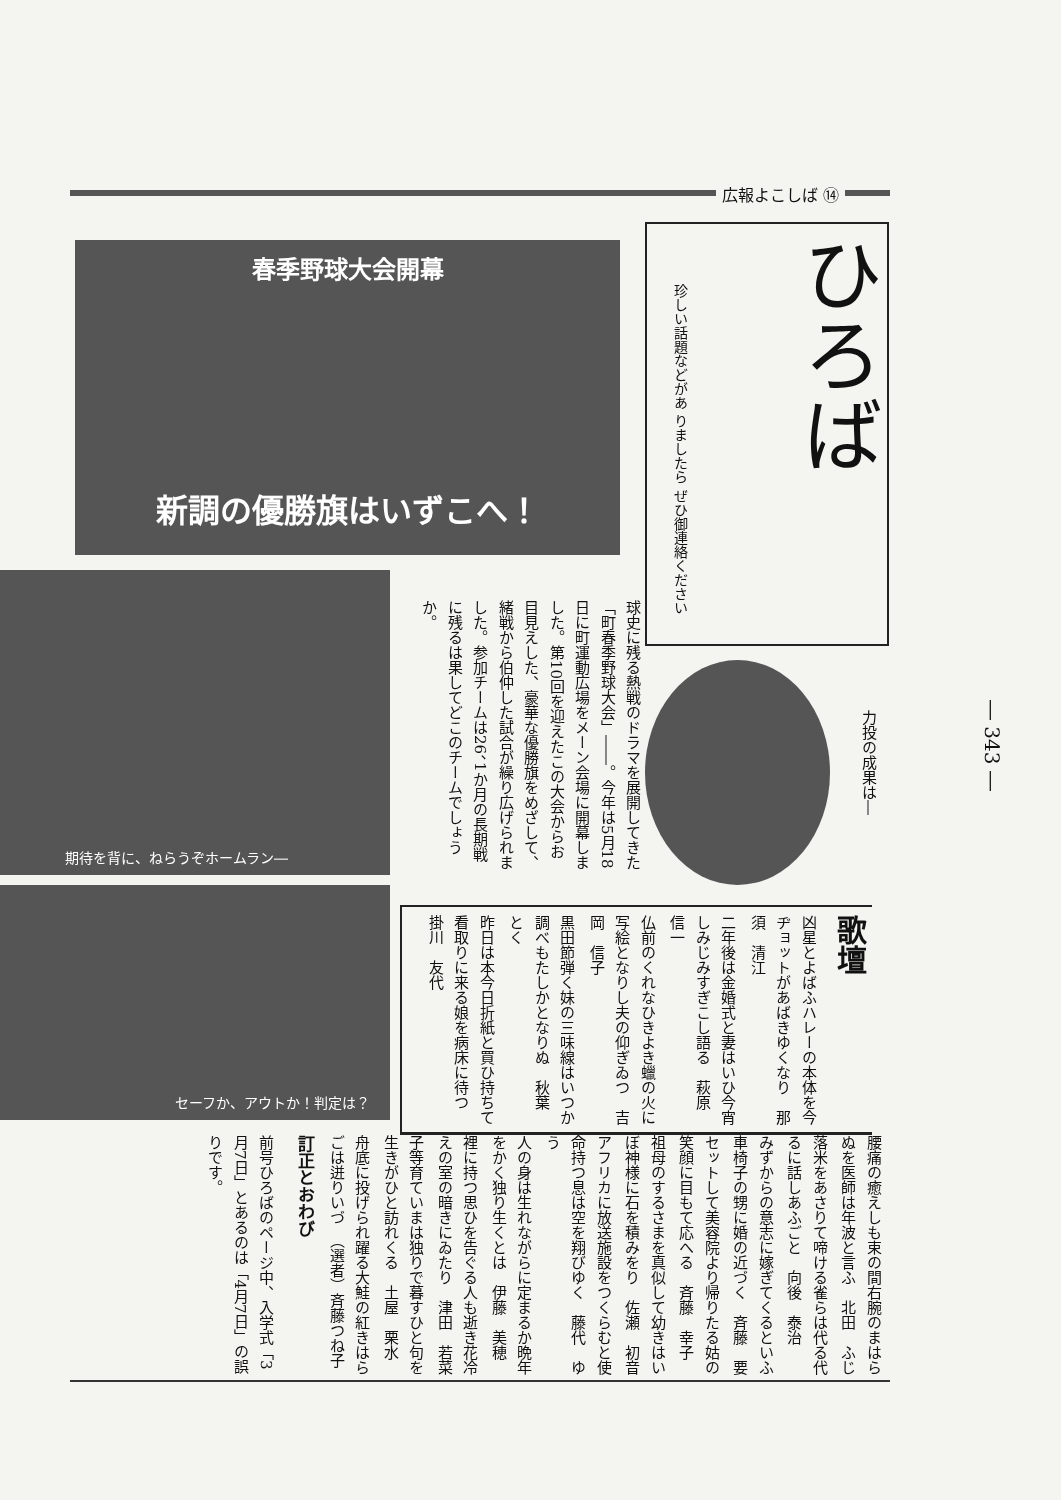広報よこしば ⑭
春季野球大会開幕
新調の優勝旗はいずこへ！
ひろば
珍しい話題などがあ りましたら ぜひ御連絡ください
期待を背に、ねらうぞホームラン―
球史に残る熱戦のドラマを展開してきた「町春季野球大会」――。今年は5月18日に町運動広場をメーン会場に開幕しました。第10回を迎えたこの大会からお目見えした、豪華な優勝旗をめざして、緒戦から伯仲した試合が繰り広げられました。参加チームは26、1か月の長期戦に残るは果してどこのチームでしょうか。
力投の成果は―
― 343 ―
セーフか、アウトか！判定は？
歌壇
凶星とよばふハレーの本体を今ヂョットがあばきゆくなり　那須　清江
二年後は金婚式と妻はいひ今宵しみじみすぎこし語る　萩原　信一
仏前のくれなひきよき蠟の火に写絵となりし夫の仰ぎゐつ　吉岡　信子
黒田節弾く妹の三味線はいつか調べもたしかとなりぬ　秋葉　とく
昨日は本今日折紙と買ひ持ちて看取りに来る娘を病床に待つ　掛川　友代
腰痛の癒えしも束の間右腕のまはらぬを医師は年波と言ふ　北田　ふじ
落米をあさりて啼ける雀らは代る代るに話しあふごと　向後　泰治
みずからの意志に嫁ぎてくるといふ車椅子の甥に婚の近づく　斉藤　要
セットして美容院より帰りたる姑の笑顔に目もて応へる　斉藤　幸子
祖母のするさまを真似して幼きはいぼ神様に石を積みをり　佐瀬　初音
アフリカに放送施設をつくらむと使命持つ息は空を翔びゆく　藤代　ゆう
人の身は生れながらに定まるか晩年をかく独り生くとは　伊藤　美穂
裡に持つ思ひを告ぐる人も逝き花冷えの室の暗きにゐたり　津田　若菜
子等育ていまは独りで暮すひと句を生きがひと訪れくる　土屋　栗水
舟底に投げられ躍る大鮭の紅きはらごは迸りいづ　（選者）斉藤つね子
訂正とおわび
前号ひろばのページ中、入学式「3月7日」とあるのは「4月7日」の誤りです。